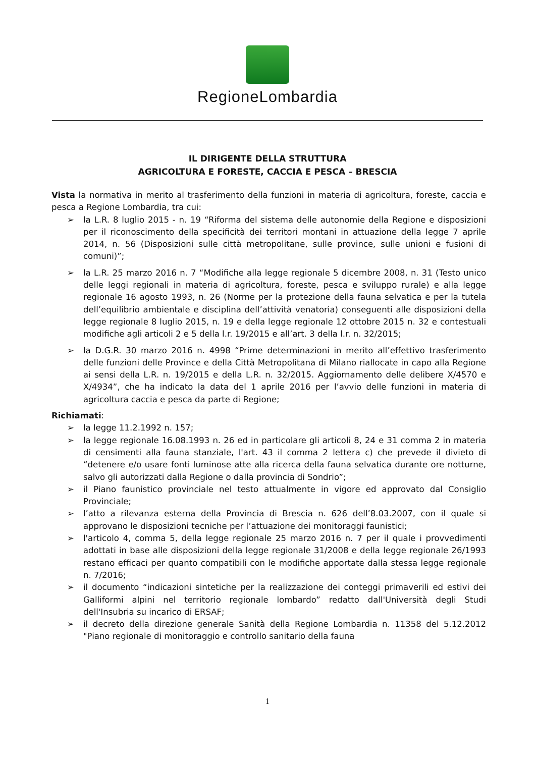RegioneLombardia
IL DIRIGENTE DELLA STRUTTURA
AGRICOLTURA E FORESTE, CACCIA E PESCA – BRESCIA
Vista la normativa in merito al trasferimento della funzioni in materia di agricoltura, foreste, caccia e pesca a Regione Lombardia, tra cui:
➢ la L.R. 8 luglio 2015 - n. 19 “Riforma del sistema delle autonomie della Regione e disposizioni per il riconoscimento della specificità dei territori montani in attuazione della legge 7 aprile 2014, n. 56 (Disposizioni sulle città metropolitane, sulle province, sulle unioni e fusioni di comuni)”;
➢ la L.R. 25 marzo 2016 n. 7 “Modifiche alla legge regionale 5 dicembre 2008, n. 31 (Testo unico delle leggi regionali in materia di agricoltura, foreste, pesca e sviluppo rurale) e alla legge regionale 16 agosto 1993, n. 26 (Norme per la protezione della fauna selvatica e per la tutela dell’equilibrio ambientale e disciplina dell’attività venatoria) conseguenti alle disposizioni della legge regionale 8 luglio 2015, n. 19 e della legge regionale 12 ottobre 2015 n. 32 e contestuali modifiche agli articoli 2 e 5 della l.r. 19/2015 e all’art. 3 della l.r. n. 32/2015;
➢ la D.G.R. 30 marzo 2016 n. 4998 “Prime determinazioni in merito all’effettivo trasferimento delle funzioni delle Province e della Città Metropolitana di Milano riallocate in capo alla Regione ai sensi della L.R. n. 19/2015 e della L.R. n. 32/2015. Aggiornamento delle delibere X/4570 e X/4934”, che ha indicato la data del 1 aprile 2016 per l’avvio delle funzioni in materia di agricoltura caccia e pesca da parte di Regione;
Richiamati:
➢ la legge 11.2.1992 n. 157;
➢ la legge regionale 16.08.1993 n. 26 ed in particolare gli articoli 8, 24 e 31 comma 2 in materia di censimenti alla fauna stanziale, l'art. 43 il comma 2 lettera c) che prevede il divieto di “detenere e/o usare fonti luminose atte alla ricerca della fauna selvatica durante ore notturne, salvo gli autorizzati dalla Regione o dalla provincia di Sondrio”;
➢ il Piano faunistico provinciale nel testo attualmente in vigore ed approvato dal Consiglio Provinciale;
➢ l’atto a rilevanza esterna della Provincia di Brescia n. 626 dell’8.03.2007, con il quale si approvano le disposizioni tecniche per l’attuazione dei monitoraggi faunistici;
➢ l'articolo 4, comma 5, della legge regionale 25 marzo 2016 n. 7 per il quale i provvedimenti adottati in base alle disposizioni della legge regionale 31/2008 e della legge regionale 26/1993 restano efficaci per quanto compatibili con le modifiche apportate dalla stessa legge regionale n. 7/2016;
➢ il documento “indicazioni sintetiche per la realizzazione dei conteggi primaverili ed estivi dei Galliformi alpini nel territorio regionale lombardo” redatto dall'Università degli Studi dell'Insubria su incarico di ERSAF;
➢ il decreto della direzione generale Sanità della Regione Lombardia n. 11358 del 5.12.2012 "Piano regionale di monitoraggio e controllo sanitario della fauna
1